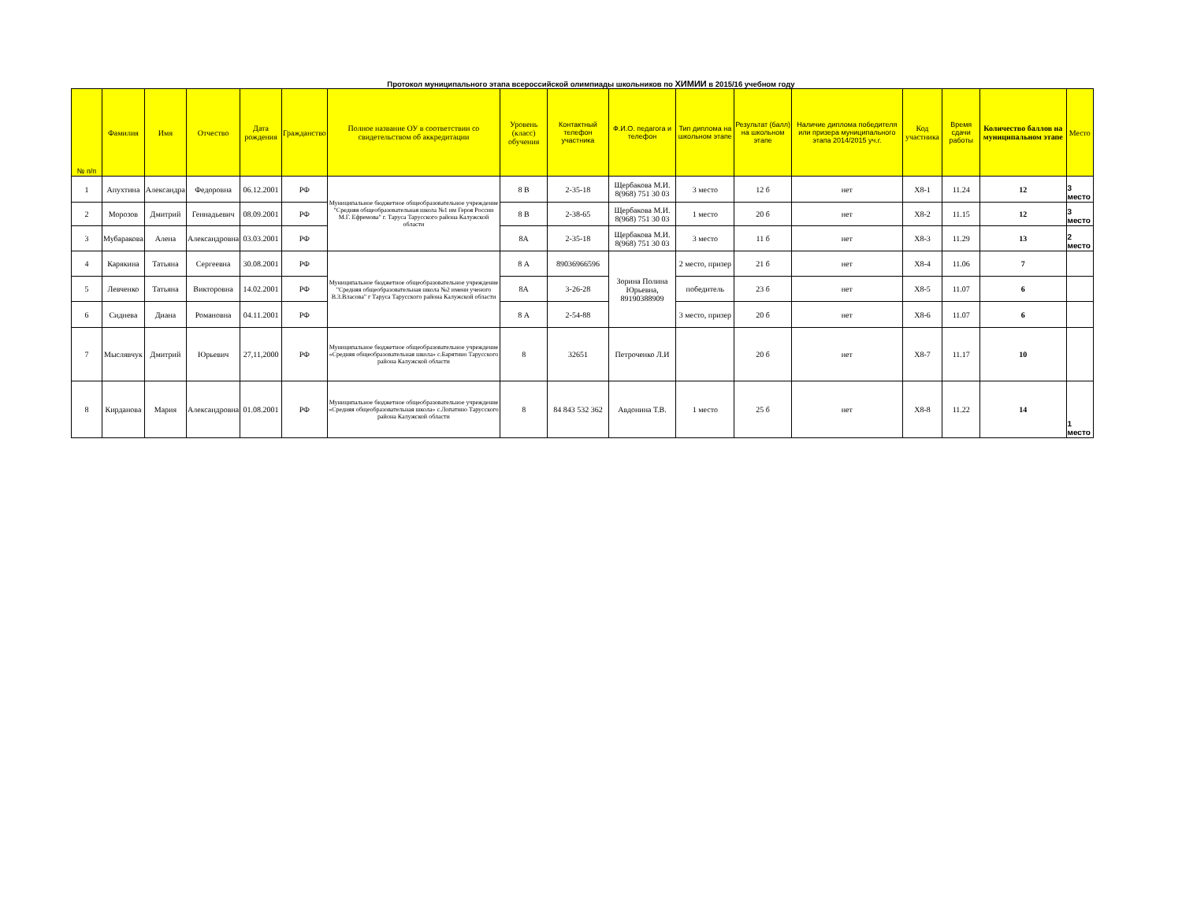Протокол муниципального этапа всероссийской олимпиады школьников по ХИМИИ в 2015/16 учебном году
| № п/п | Фамилия | Имя | Отчество | Дата рождения | Гражданство | Полное название ОУ в соответствии со свидетельством об аккредитации | Уровень (класс) обучения | Контактный телефон участника | Ф.И.О. педагога и телефон | Тип диплома на школьном этапе | Результат (балл) на школьном этапе | Наличие диплома победителя или призера муниципального этапа 2014/2015 уч.г. | Код участника | Время сдачи работы | Количество баллов на муниципальном этапе | Место |
| --- | --- | --- | --- | --- | --- | --- | --- | --- | --- | --- | --- | --- | --- | --- | --- | --- |
| 1 | Апухтина | Александра | Федоровна | 06.12.2001 | РФ | Муниципальное бюджетное общеобразовательное учреждение "Средняя общеобразовательная школа №1 им Героя России М.Г. Ефремова" г. Таруса Тарусского района Калужской области | 8 В | 2-35-18 | Щербакова М.И. 8(968) 751 30 03 | 3 место | 12 б | нет | Х8-1 | 11.24 | 12 | 3 место |
| 2 | Морозов | Дмитрий | Геннадьевич | 08.09.2001 | РФ | | 8 В | 2-38-65 | Щербакова М.И. 8(968) 751 30 03 | 1 место | 20 б | нет | Х8-2 | 11.15 | 12 | 3 место |
| 3 | Мубаракова | Алена | Александровна | 03.03.2001 | РФ | | 8А | 2-35-18 | Щербакова М.И. 8(968) 751 30 03 | 3 место | 11 б | нет | Х8-3 | 11.29 | 13 | 2 место |
| 4 | Карякина | Татьяна | Сергеевна | 30.08.2001 | РФ | Муниципальное бюджетное общеобразовательное учреждение "Средняя общеобразовательная школа №2 имени ученого В.З.Власова" г Таруса Тарусского района Калужской области | 8 А | 89036966596 | Зорина Полина Юрьевна, 89190388909 | 2 место, призер | 21 б | нет | Х8-4 | 11.06 | 7 | |
| 5 | Левченко | Татьяна | Викторовна | 14.02.2001 | РФ | | 8А | 3-26-28 | | победитель | 23 б | нет | Х8-5 | 11.07 | 6 | |
| 6 | Сиднева | Диана | Романовна | 04.11.2001 | РФ | | 8 А | 2-54-88 | | 3 место, призер | 20 б | нет | Х8-6 | 11.07 | 6 | |
| 7 | Мыслявчук | Дмитрий | Юрьевич | 27,11,2000 | РФ | Муниципальное бюджетное общеобразовательное учреждение «Средняя общеобразовательная школа» с.Барятино Тарусского района Калужской области | 8 | 32651 | Петроченко Л.И | | 20 б | нет | Х8-7 | 11.17 | 10 | |
| 8 | Кирданова | Мария | Александровна | 01.08.2001 | РФ | Муниципальное бюджетное общеобразовательное учреждение «Средняя общеобразовательная школа» с.Лопатино Тарусского района Калужской области | 8 | 84 843 532 362 | Авдонина Т.В. | 1 место | 25 б | нет | Х8-8 | 11.22 | 14 | 1 место |